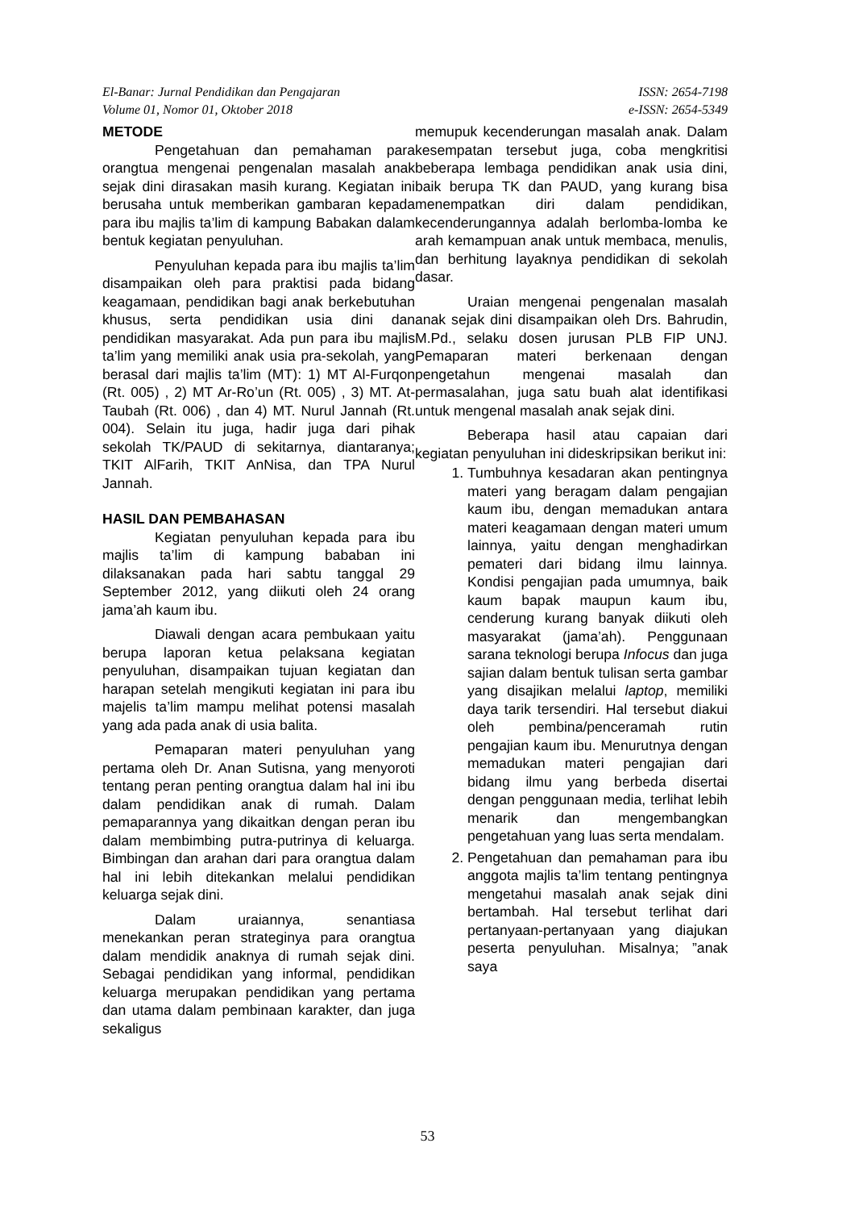El-Banar: Jurnal Pendidikan dan Pengajaran
Volume 01, Nomor 01, Oktober 2018
ISSN: 2654-7198
e-ISSN: 2654-5349
METODE
Pengetahuan dan pemahaman para orangtua mengenai pengenalan masalah anak sejak dini dirasakan masih kurang. Kegiatan ini berusaha untuk memberikan gambaran kepada para ibu majlis ta’lim di kampung Babakan dalam bentuk kegiatan penyuluhan.
Penyuluhan kepada para ibu majlis ta’lim disampaikan oleh para praktisi pada bidang keagamaan, pendidikan bagi anak berkebutuhan khusus, serta pendidikan usia dini dan pendidikan masyarakat. Ada pun para ibu majlis ta’lim yang memiliki anak usia pra-sekolah, yang berasal dari majlis ta’lim (MT): 1) MT Al-Furqon (Rt. 005) , 2) MT Ar-Ro’un (Rt. 005) , 3) MT. At-Taubah (Rt. 006) , dan 4) MT. Nurul Jannah (Rt. 004). Selain itu juga, hadir juga dari pihak sekolah TK/PAUD di sekitarnya, diantaranya; TKIT AlFarih, TKIT AnNisa, dan TPA Nurul Jannah.
HASIL DAN PEMBAHASAN
Kegiatan penyuluhan kepada para ibu majlis ta’lim di kampung bababan ini dilaksanakan pada hari sabtu tanggal 29 September 2012, yang diikuti oleh 24 orang jama’ah kaum ibu.
Diawali dengan acara pembukaan yaitu berupa laporan ketua pelaksana kegiatan penyuluhan, disampaikan tujuan kegiatan dan harapan setelah mengikuti kegiatan ini para ibu majelis ta’lim mampu melihat potensi masalah yang ada pada anak di usia balita.
Pemaparan materi penyuluhan yang pertama oleh Dr. Anan Sutisna, yang menyoroti tentang peran penting orangtua dalam hal ini ibu dalam pendidikan anak di rumah. Dalam pemaparannya yang dikaitkan dengan peran ibu dalam membimbing putra-putrinya di keluarga. Bimbingan dan arahan dari para orangtua dalam hal ini lebih ditekankan melalui pendidikan keluarga sejak dini.
Dalam uraiannya, senantiasa menekankan peran strateginya para orangtua dalam mendidik anaknya di rumah sejak dini. Sebagai pendidikan yang informal, pendidikan keluarga merupakan pendidikan yang pertama dan utama dalam pembinaan karakter, dan juga sekaligus
memupuk kecenderungan masalah anak. Dalam kesempatan tersebut juga, coba mengkritisi beberapa lembaga pendidikan anak usia dini, baik berupa TK dan PAUD, yang kurang bisa menempatkan diri dalam pendidikan, kecenderungannya adalah berlomba-lomba ke arah kemampuan anak untuk membaca, menulis, dan berhitung layaknya pendidikan di sekolah dasar.
Uraian mengenai pengenalan masalah anak sejak dini disampaikan oleh Drs. Bahrudin, M.Pd., selaku dosen jurusan PLB FIP UNJ. Pemaparan materi berkenaan dengan pengetahun mengenai masalah dan permasalahan, juga satu buah alat identifikasi untuk mengenal masalah anak sejak dini.
Beberapa hasil atau capaian dari kegiatan penyuluhan ini dideskripsikan berikut ini:
1. Tumbuhnya kesadaran akan pentingnya materi yang beragam dalam pengajian kaum ibu, dengan memadukan antara materi keagamaan dengan materi umum lainnya, yaitu dengan menghadirkan pemateri dari bidang ilmu lainnya. Kondisi pengajian pada umumnya, baik kaum bapak maupun kaum ibu, cenderung kurang banyak diikuti oleh masyarakat (jama’ah). Penggunaan sarana teknologi berupa Infocus dan juga sajian dalam bentuk tulisan serta gambar yang disajikan melalui laptop, memiliki daya tarik tersendiri. Hal tersebut diakui oleh pembina/penceramah rutin pengajian kaum ibu. Menurutnya dengan memadukan materi pengajian dari bidang ilmu yang berbeda disertai dengan penggunaan media, terlihat lebih menarik dan mengembangkan pengetahuan yang luas serta mendalam.
2. Pengetahuan dan pemahaman para ibu anggota majlis ta’lim tentang pentingnya mengetahui masalah anak sejak dini bertambah. Hal tersebut terlihat dari pertanyaan-pertanyaan yang diajukan peserta penyuluhan. Misalnya; ”anak saya
53